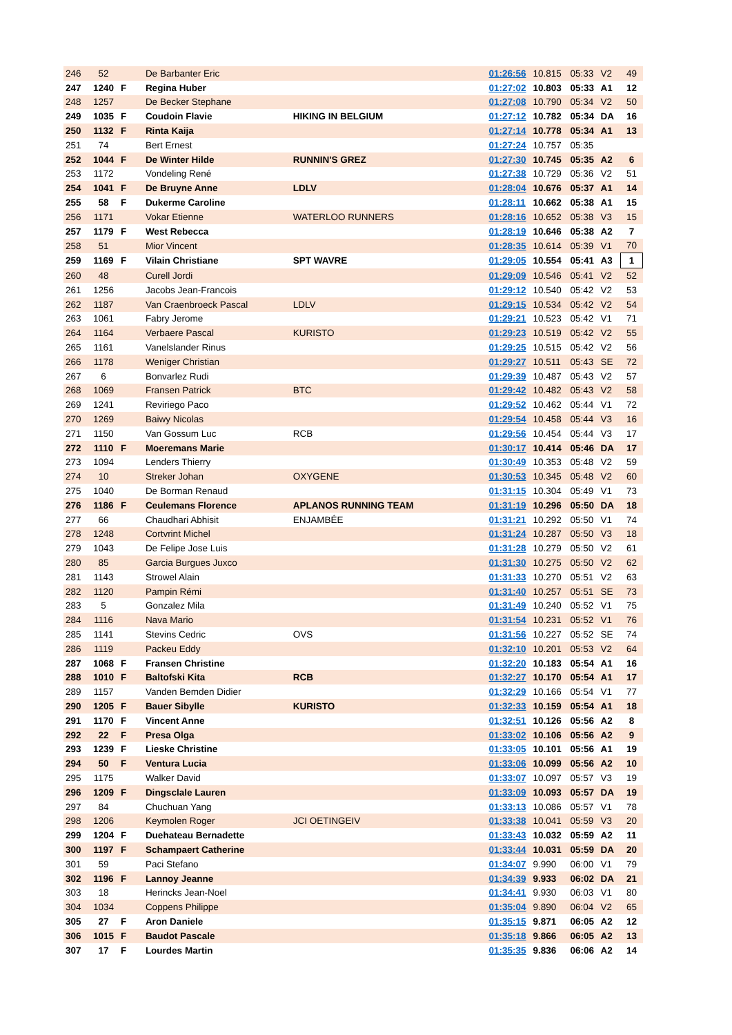| 246 | 52 | | De Barbanter Eric | | 01:26:56 | 10.815 | 05:33 | V2 | 49 |
| 247 | 1240 | F | Regina Huber | | 01:27:02 | 10.803 | 05:33 | A1 | 12 |
| 248 | 1257 | | De Becker Stephane | | 01:27:08 | 10.790 | 05:34 | V2 | 50 |
| 249 | 1035 | F | Coudoin Flavie | HIKING IN BELGIUM | 01:27:12 | 10.782 | 05:34 | DA | 16 |
| 250 | 1132 | F | Rinta Kaija | | 01:27:14 | 10.778 | 05:34 | A1 | 13 |
| 251 | 74 | | Bert Ernest | | 01:27:24 | 10.757 | 05:35 | | |
| 252 | 1044 | F | De Winter Hilde | RUNNIN'S GREZ | 01:27:30 | 10.745 | 05:35 | A2 | 6 |
| 253 | 1172 | | Vondeling René | | 01:27:38 | 10.729 | 05:36 | V2 | 51 |
| 254 | 1041 | F | De Bruyne Anne | LDLV | 01:28:04 | 10.676 | 05:37 | A1 | 14 |
| 255 | 58 | F | Dukerme Caroline | | 01:28:11 | 10.662 | 05:38 | A1 | 15 |
| 256 | 1171 | | Vokar Etienne | WATERLOO RUNNERS | 01:28:16 | 10.652 | 05:38 | V3 | 15 |
| 257 | 1179 | F | West Rebecca | | 01:28:19 | 10.646 | 05:38 | A2 | 7 |
| 258 | 51 | | Mior Vincent | | 01:28:35 | 10.614 | 05:39 | V1 | 70 |
| 259 | 1169 | F | Vilain Christiane | SPT WAVRE | 01:29:05 | 10.554 | 05:41 | A3 | 1 |
| 260 | 48 | | Curell Jordi | | 01:29:09 | 10.546 | 05:41 | V2 | 52 |
| 261 | 1256 | | Jacobs Jean-Francois | | 01:29:12 | 10.540 | 05:42 | V2 | 53 |
| 262 | 1187 | | Van Craenbroeck Pascal | LDLV | 01:29:15 | 10.534 | 05:42 | V2 | 54 |
| 263 | 1061 | | Fabry Jerome | | 01:29:21 | 10.523 | 05:42 | V1 | 71 |
| 264 | 1164 | | Verbaere Pascal | KURISTO | 01:29:23 | 10.519 | 05:42 | V2 | 55 |
| 265 | 1161 | | Vanelslander Rinus | | 01:29:25 | 10.515 | 05:42 | V2 | 56 |
| 266 | 1178 | | Weniger Christian | | 01:29:27 | 10.511 | 05:43 | SE | 72 |
| 267 | 6 | | Bonvarlez Rudi | | 01:29:39 | 10.487 | 05:43 | V2 | 57 |
| 268 | 1069 | | Fransen Patrick | BTC | 01:29:42 | 10.482 | 05:43 | V2 | 58 |
| 269 | 1241 | | Reviriego Paco | | 01:29:52 | 10.462 | 05:44 | V1 | 72 |
| 270 | 1269 | | Baiwy Nicolas | | 01:29:54 | 10.458 | 05:44 | V3 | 16 |
| 271 | 1150 | | Van Gossum Luc | RCB | 01:29:56 | 10.454 | 05:44 | V3 | 17 |
| 272 | 1110 | F | Moeremans Marie | | 01:30:17 | 10.414 | 05:46 | DA | 17 |
| 273 | 1094 | | Lenders Thierry | | 01:30:49 | 10.353 | 05:48 | V2 | 59 |
| 274 | 10 | | Streker Johan | OXYGENE | 01:30:53 | 10.345 | 05:48 | V2 | 60 |
| 275 | 1040 | | De Borman Renaud | | 01:31:15 | 10.304 | 05:49 | V1 | 73 |
| 276 | 1186 | F | Ceulemans Florence | APLANOS RUNNING TEAM | 01:31:19 | 10.296 | 05:50 | DA | 18 |
| 277 | 66 | | Chaudhari Abhisit | ENJAMBÉE | 01:31:21 | 10.292 | 05:50 | V1 | 74 |
| 278 | 1248 | | Cortvrint Michel | | 01:31:24 | 10.287 | 05:50 | V3 | 18 |
| 279 | 1043 | | De Felipe Jose Luis | | 01:31:28 | 10.279 | 05:50 | V2 | 61 |
| 280 | 85 | | Garcia Burgues Juxco | | 01:31:30 | 10.275 | 05:50 | V2 | 62 |
| 281 | 1143 | | Strowel Alain | | 01:31:33 | 10.270 | 05:51 | V2 | 63 |
| 282 | 1120 | | Pampin Rémi | | 01:31:40 | 10.257 | 05:51 | SE | 73 |
| 283 | 5 | | Gonzalez Mila | | 01:31:49 | 10.240 | 05:52 | V1 | 75 |
| 284 | 1116 | | Nava Mario | | 01:31:54 | 10.231 | 05:52 | V1 | 76 |
| 285 | 1141 | | Stevins Cedric | OVS | 01:31:56 | 10.227 | 05:52 | SE | 74 |
| 286 | 1119 | | Packeu Eddy | | 01:32:10 | 10.201 | 05:53 | V2 | 64 |
| 287 | 1068 | F | Fransen Christine | | 01:32:20 | 10.183 | 05:54 | A1 | 16 |
| 288 | 1010 | F | Baltofski Kita | RCB | 01:32:27 | 10.170 | 05:54 | A1 | 17 |
| 289 | 1157 | | Vanden Bemden Didier | | 01:32:29 | 10.166 | 05:54 | V1 | 77 |
| 290 | 1205 | F | Bauer Sibylle | KURISTO | 01:32:33 | 10.159 | 05:54 | A1 | 18 |
| 291 | 1170 | F | Vincent Anne | | 01:32:51 | 10.126 | 05:56 | A2 | 8 |
| 292 | 22 | F | Presa Olga | | 01:33:02 | 10.106 | 05:56 | A2 | 9 |
| 293 | 1239 | F | Lieske Christine | | 01:33:05 | 10.101 | 05:56 | A1 | 19 |
| 294 | 50 | F | Ventura Lucia | | 01:33:06 | 10.099 | 05:56 | A2 | 10 |
| 295 | 1175 | | Walker David | | 01:33:07 | 10.097 | 05:57 | V3 | 19 |
| 296 | 1209 | F | Dingsclale Lauren | | 01:33:09 | 10.093 | 05:57 | DA | 19 |
| 297 | 84 | | Chuchuan Yang | | 01:33:13 | 10.086 | 05:57 | V1 | 78 |
| 298 | 1206 | | Keymolen Roger | JCI OETINGEIV | 01:33:38 | 10.041 | 05:59 | V3 | 20 |
| 299 | 1204 | F | Duehateau Bernadette | | 01:33:43 | 10.032 | 05:59 | A2 | 11 |
| 300 | 1197 | F | Schampaert Catherine | | 01:33:44 | 10.031 | 05:59 | DA | 20 |
| 301 | 59 | | Paci Stefano | | 01:34:07 | 9.990 | 06:00 | V1 | 79 |
| 302 | 1196 | F | Lannoy Jeanne | | 01:34:39 | 9.933 | 06:02 | DA | 21 |
| 303 | 18 | | Herincks Jean-Noel | | 01:34:41 | 9.930 | 06:03 | V1 | 80 |
| 304 | 1034 | | Coppens Philippe | | 01:35:04 | 9.890 | 06:04 | V2 | 65 |
| 305 | 27 | F | Aron Daniele | | 01:35:15 | 9.871 | 06:05 | A2 | 12 |
| 306 | 1015 | F | Baudot Pascale | | 01:35:18 | 9.866 | 06:05 | A2 | 13 |
| 307 | 17 | F | Lourdes Martin | | 01:35:35 | 9.836 | 06:06 | A2 | 14 |